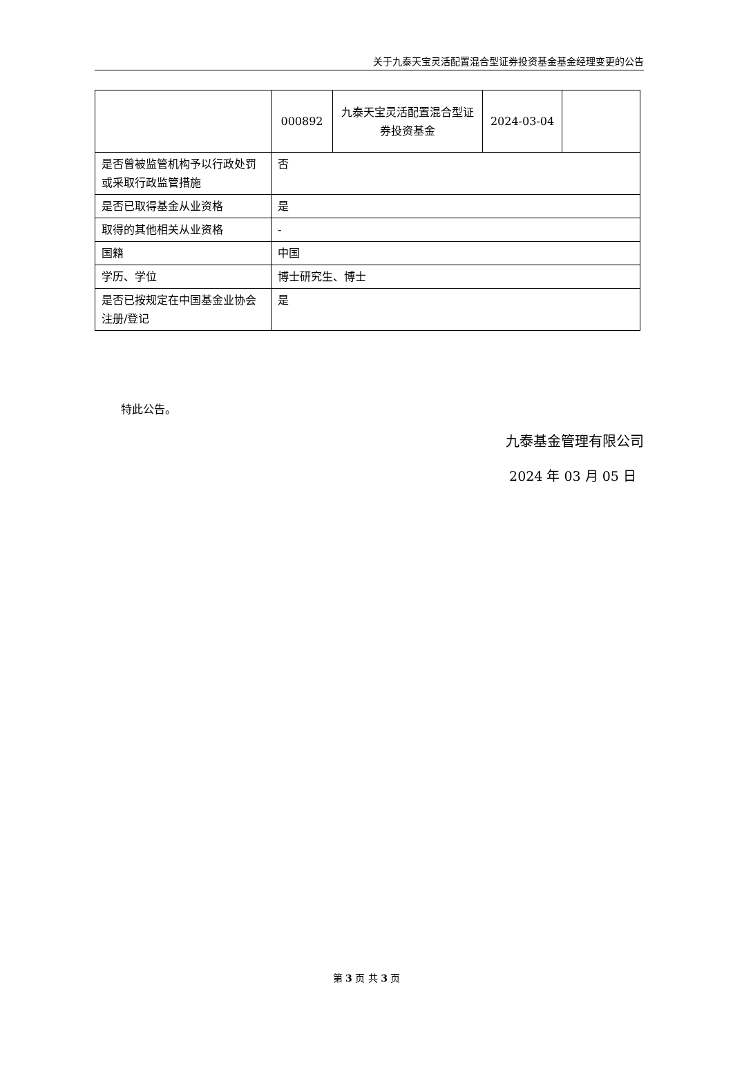关于九泰天宝灵活配置混合型证券投资基金基金经理变更的公告
| | 000892 | 九泰天宝灵活配置混合型证券投资基金 | 2024-03-04 | |
| 是否曾被监管机构予以行政处罚或采取行政监管措施 | 否 | | | |
| 是否已取得基金从业资格 | 是 | | | |
| 取得的其他相关从业资格 | - | | | |
| 国籍 | 中国 | | | |
| 学历、学位 | 博士研究生、博士 | | | |
| 是否已按规定在中国基金业协会注册/登记 | 是 | | | |
特此公告。
九泰基金管理有限公司
2024 年 03 月 05 日
第 3 页 共 3 页